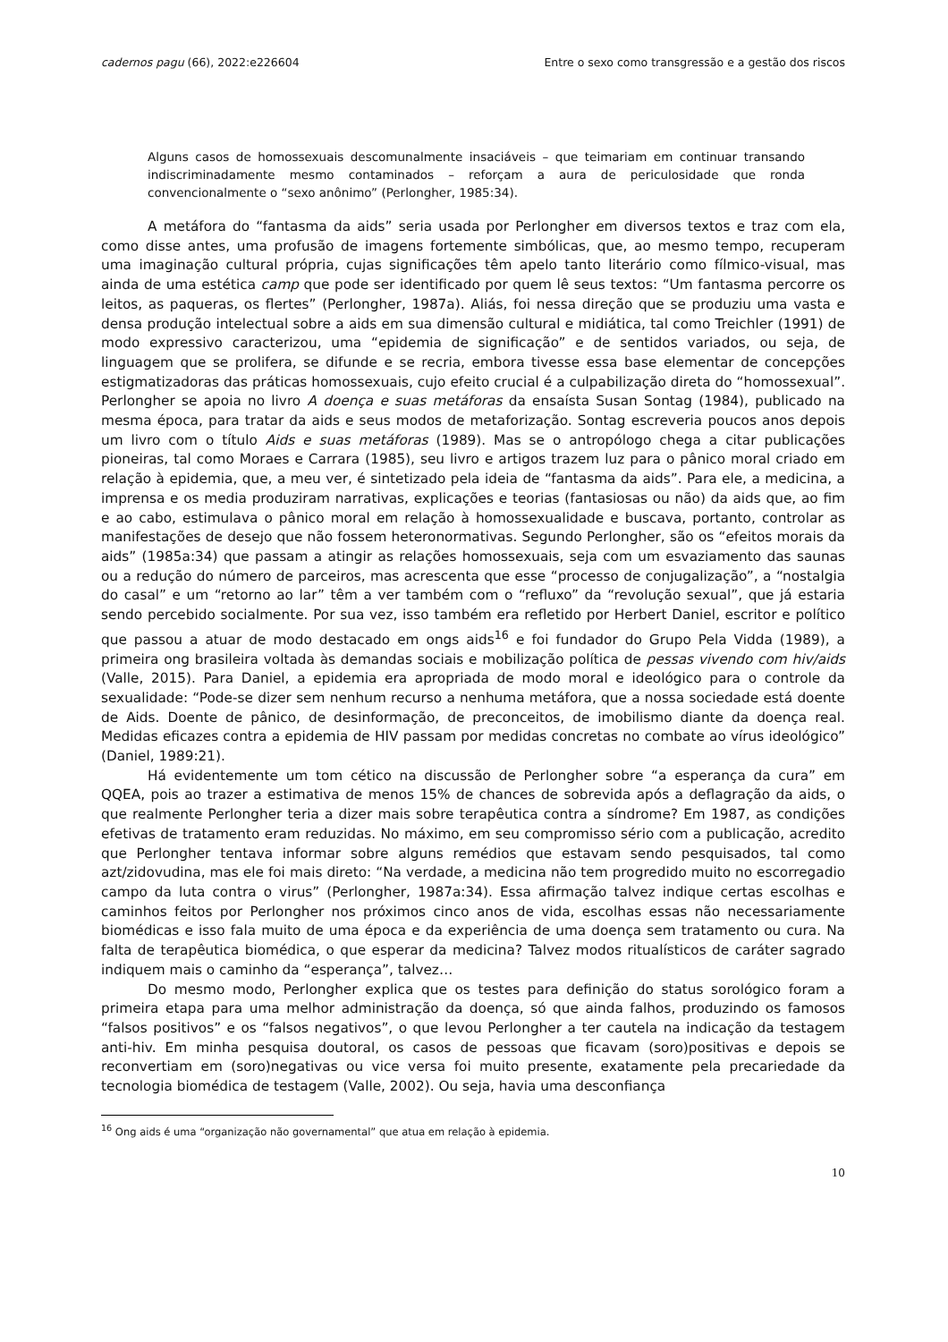cadernos pagu (66), 2022:e226604 Entre o sexo como transgressão e a gestão dos riscos
Alguns casos de homossexuais descomunalmente insaciáveis – que teimariam em continuar transando indiscriminadamente mesmo contaminados – reforçam a aura de periculosidade que ronda convencionalmente o “sexo anônimo” (Perlongher, 1985:34).
A metáfora do “fantasma da aids” seria usada por Perlongher em diversos textos e traz com ela, como disse antes, uma profusão de imagens fortemente simbólicas, que, ao mesmo tempo, recuperam uma imaginação cultural própria, cujas significações têm apelo tanto literário como fílmico-visual, mas ainda de uma estética camp que pode ser identificado por quem lê seus textos: “Um fantasma percorre os leitos, as paqueras, os flertes” (Perlongher, 1987a). Aliás, foi nessa direção que se produziu uma vasta e densa produção intelectual sobre a aids em sua dimensão cultural e midiática, tal como Treichler (1991) de modo expressivo caracterizou, uma “epidemia de significação” e de sentidos variados, ou seja, de linguagem que se prolifera, se difunde e se recria, embora tivesse essa base elementar de concepções estigmatizadoras das práticas homossexuais, cujo efeito crucial é a culpabilização direta do “homossexual”. Perlongher se apoia no livro A doença e suas metáforas da ensaísta Susan Sontag (1984), publicado na mesma época, para tratar da aids e seus modos de metaforização. Sontag escreveria poucos anos depois um livro com o título Aids e suas metáforas (1989). Mas se o antropólogo chega a citar publicações pioneiras, tal como Moraes e Carrara (1985), seu livro e artigos trazem luz para o pânico moral criado em relação à epidemia, que, a meu ver, é sintetizado pela ideia de “fantasma da aids”. Para ele, a medicina, a imprensa e os media produziram narrativas, explicações e teorias (fantasiosas ou não) da aids que, ao fim e ao cabo, estimulava o pânico moral em relação à homossexualidade e buscava, portanto, controlar as manifestações de desejo que não fossem heteronormativas. Segundo Perlongher, são os “efeitos morais da aids” (1985a:34) que passam a atingir as relações homossexuais, seja com um esvaziamento das saunas ou a redução do número de parceiros, mas acrescenta que esse “processo de conjugalização”, a “nostalgia do casal” e um “retorno ao lar” têm a ver também com o “refluxo” da “revolução sexual”, que já estaria sendo percebido socialmente. Por sua vez, isso também era refletido por Herbert Daniel, escritor e político que passou a atuar de modo destacado em ongs aids<sup>16</sup> e foi fundador do Grupo Pela Vidda (1989), a primeira ong brasileira voltada às demandas sociais e mobilização política de pessas vivendo com hiv/aids (Valle, 2015). Para Daniel, a epidemia era apropriada de modo moral e ideológico para o controle da sexualidade: “Pode-se dizer sem nenhum recurso a nenhuma metáfora, que a nossa sociedade está doente de Aids. Doente de pânico, de desinformação, de preconceitos, de imobilismo diante da doença real. Medidas eficazes contra a epidemia de HIV passam por medidas concretas no combate ao vírus ideológico” (Daniel, 1989:21).
Há evidentemente um tom cético na discussão de Perlongher sobre “a esperança da cura” em QQEA, pois ao trazer a estimativa de menos 15% de chances de sobrevida após a deflagração da aids, o que realmente Perlongher teria a dizer mais sobre terapêutica contra a síndrome? Em 1987, as condições efetivas de tratamento eram reduzidas. No máximo, em seu compromisso sério com a publicação, acredito que Perlongher tentava informar sobre alguns remédios que estavam sendo pesquisados, tal como azt/zidovudina, mas ele foi mais direto: “Na verdade, a medicina não tem progredido muito no escorregadio campo da luta contra o virus” (Perlongher, 1987a:34). Essa afirmação talvez indique certas escolhas e caminhos feitos por Perlongher nos próximos cinco anos de vida, escolhas essas não necessariamente biomédicas e isso fala muito de uma época e da experiência de uma doença sem tratamento ou cura. Na falta de terapêutica biomédica, o que esperar da medicina? Talvez modos ritualísticos de caráter sagrado indiquem mais o caminho da “esperança”, talvez…
Do mesmo modo, Perlongher explica que os testes para definição do status sorológico foram a primeira etapa para uma melhor administração da doença, só que ainda falhos, produzindo os famosos “falsos positivos” e os “falsos negativos”, o que levou Perlongher a ter cautela na indicação da testagem anti-hiv. Em minha pesquisa doutoral, os casos de pessoas que ficavam (soro)positivas e depois se reconvertiam em (soro)negativas ou vice versa foi muito presente, exatamente pela precariedade da tecnologia biomédica de testagem (Valle, 2002). Ou seja, havia uma desconfiança
<sup>16</sup> Ong aids é uma “organização não governamental” que atua em relação à epidemia.
10